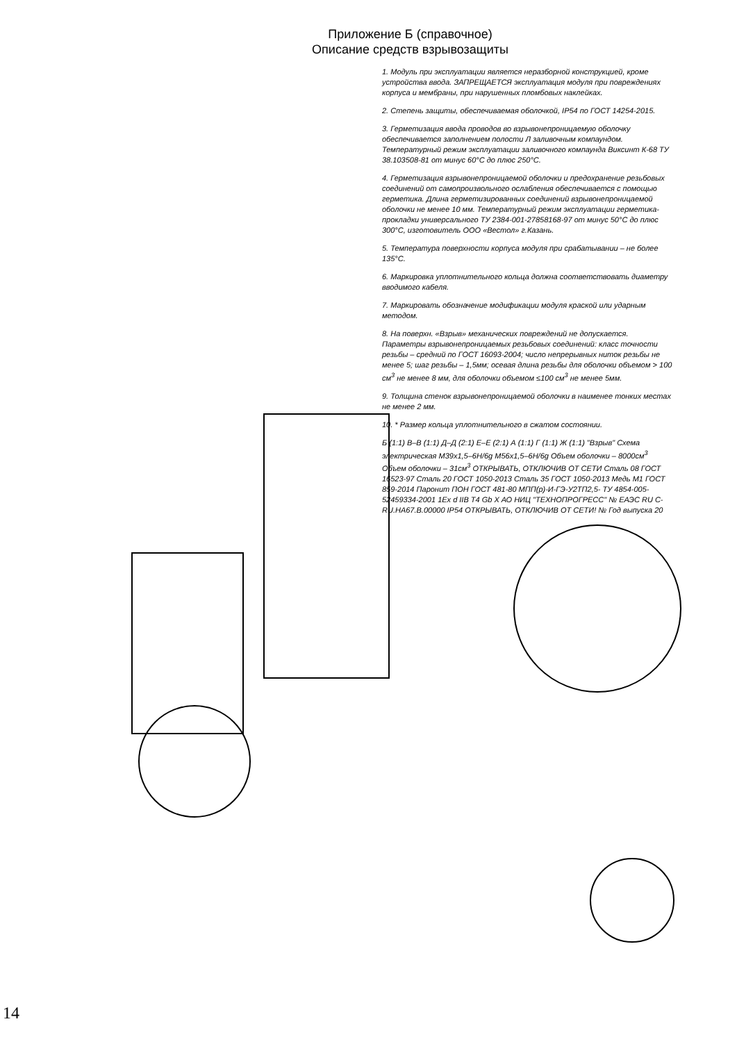Приложение Б (справочное)
Описание средств взрывозащиты
1. Модуль при эксплуатации является неразборной конструкцией, кроме устройства ввода. ЗАПРЕЩАЕТСЯ эксплуатация модуля при повреждениях корпуса и мембраны, при нарушенных пломбовых наклейках.
2. Степень защиты, обеспечиваемая оболочкой, IP54 по ГОСТ 14254-2015.
3. Герметизация ввода проводов во взрывонепроницаемую оболочку обеспечивается заполнением полости Л заливочным компаундом. Температурный режим эксплуатации заливочного компаунда Виксинт К-68 ТУ 38.103508-81 от минус 60°С до плюс 250°С.
4. Герметизация взрывонепроницаемой оболочки и предохранение резьбовых соединений от самопроизвольного ослабления обеспечивается с помощью герметика. Длина герметизированных соединений взрывонепроницаемой оболочки не менее 10 мм. Температурный режим эксплуатации герметика-прокладки универсального ТУ 2384-001-27858168-97 от минус 50°С до плюс 300°С, изготовитель ООО «Вестол» г.Казань.
5. Температура поверхности корпуса модуля при срабатывании – не более 135°С.
6. Маркировка уплотнительного кольца должна соответствовать диаметру вводимого кабеля.
7. Маркировать обозначение модификации модуля краской или ударным методом.
8. На поверхн. «Взрыв» механических повреждений не допускается. Параметры взрывонепроницаемых резьбовых соединений: класс точности резьбы – средний по ГОСТ 16093-2004; число непрерывных ниток резьбы не менее 5; шаг резьбы – 1,5мм; осевая длина резьбы для оболочки объемом > 100 см<sup>3</sup> не менее 8 мм, для оболочки объемом ≤100 см<sup>3</sup> не менее 5мм.
9. Толщина стенок взрывонепроницаемой оболочки в наименее тонких местах не менее 2 мм.
10. * Размер кольца уплотнительного в сжатом состоянии.
Б (1:1) В–В (1:1) Д–Д (2:1) Е–Е (2:1) А (1:1) Г (1:1) Ж (1:1) "Взрыв" Схема электрическая M39x1,5–6H/6g M56x1,5–6H/6g Объем оболочки – 8000см<sup>3</sup> Объем оболочки – 31см<sup>3</sup> ОТКРЫВАТЬ, ОТКЛЮЧИВ ОТ СЕТИ Сталь 08 ГОСТ 16523-97 Сталь 20 ГОСТ 1050-2013 Сталь 35 ГОСТ 1050-2013 Медь М1 ГОСТ 859-2014 Паронит ПОН ГОСТ 481-80 МПП(р)-И-ГЭ-У2ТП2,5- ТУ 4854-005-52459334-2001 1Ex d IIB T4 Gb X АО НИЦ "ТЕХНОПРОГРЕСС" № ЕАЭС RU C-RU.HA67.B.00000 IP54 ОТКРЫВАТЬ, ОТКЛЮЧИВ ОТ СЕТИ! № Год выпуска 20
14